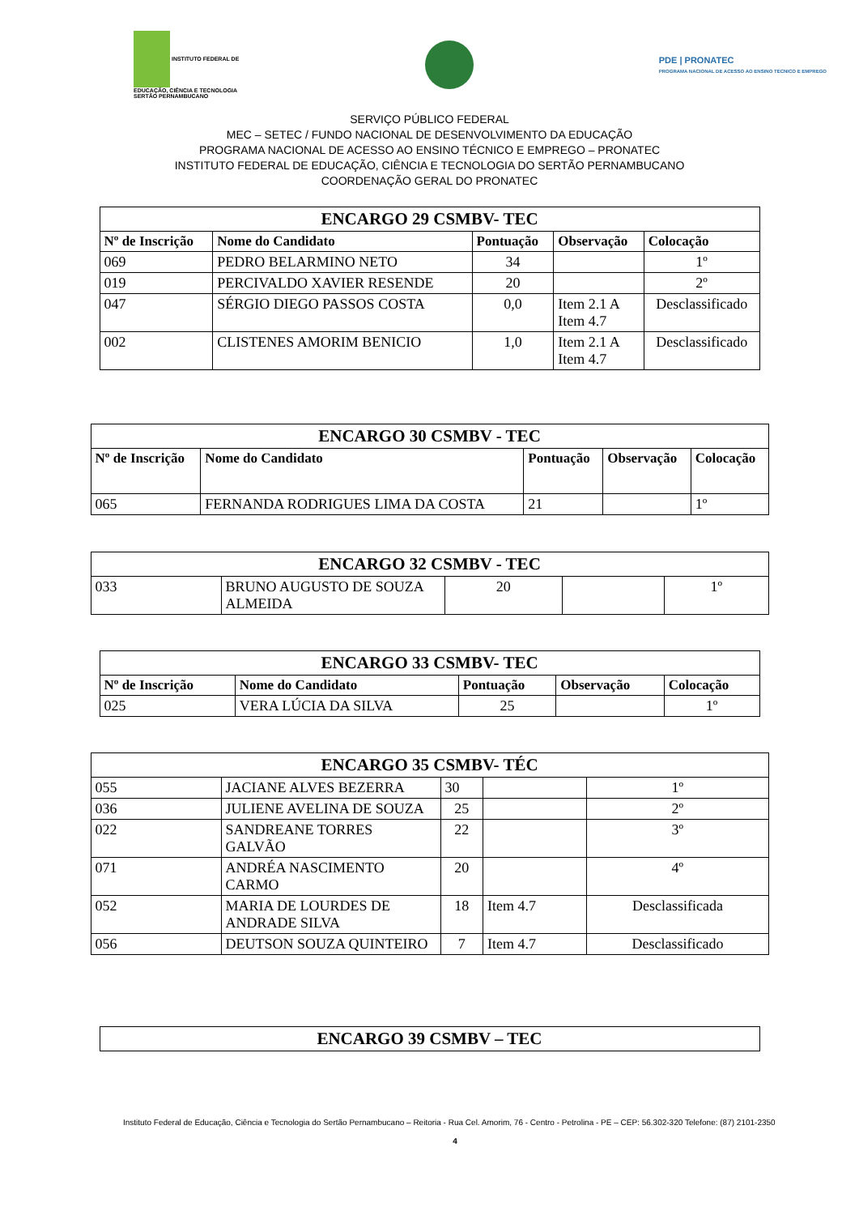INSTITUTO FEDERAL DE
EDUCAÇÃO, CIÊNCIA E TECNOLOGIA
SERTÃO PERNAMBUCANO
PDE | PRONATEC
PROGRAMA NACIONAL DE ACESSO AO ENSINO TÉCNICO E EMPREGO
SERVIÇO PÚBLICO FEDERAL
MEC – SETEC / FUNDO NACIONAL DE DESENVOLVIMENTO DA EDUCAÇÃO
PROGRAMA NACIONAL DE ACESSO AO ENSINO TÉCNICO E EMPREGO – PRONATEC
INSTITUTO FEDERAL DE EDUCAÇÃO, CIÊNCIA E TECNOLOGIA DO SERTÃO PERNAMBUCANO
COORDENAÇÃO GERAL DO PRONATEC
| ENCARGO 29 CSMBV- TEC | | | | |
| Nº de Inscrição | Nome do Candidato | Pontuação | Observação | Colocação |
| 069 | PEDRO BELARMINO NETO | 34 | | 1º |
| 019 | PERCIVALDO XAVIER RESENDE | 20 | | 2º |
| 047 | SÉRGIO DIEGO PASSOS COSTA | 0,0 | Item 2.1 A Item 4.7 | Desclassificado |
| 002 | CLISTENES AMORIM BENICIO | 1,0 | Item 2.1 A Item 4.7 | Desclassificado |
| ENCARGO 30 CSMBV - TEC | | | | |
| Nº de Inscrição | Nome do Candidato | Pontuação | Observação | Colocação |
| 065 | FERNANDA RODRIGUES LIMA DA COSTA | 21 | | 1º |
| ENCARGO 32 CSMBV - TEC | | | | |
| 033 | BRUNO AUGUSTO DE SOUZA ALMEIDA | 20 | | 1º |
| ENCARGO 33 CSMBV- TEC | | | | |
| Nº de Inscrição | Nome do Candidato | Pontuação | Observação | Colocação |
| 025 | VERA LÚCIA DA SILVA | 25 | | 1º |
| ENCARGO 35 CSMBV- TÉC | | | | |
| 055 | JACIANE ALVES BEZERRA | 30 | | 1º |
| 036 | JULIENE AVELINA DE SOUZA | 25 | | 2º |
| 022 | SANDREANE TORRES GALVÃO | 22 | | 3º |
| 071 | ANDRÉA NASCIMENTO CARMO | 20 | | 4º |
| 052 | MARIA DE LOURDES DE ANDRADE SILVA | 18 | Item 4.7 | Desclassificada |
| 056 | DEUTSON SOUZA QUINTEIRO | 7 | Item 4.7 | Desclassificado |
| ENCARGO 39 CSMBV – TEC |
Instituto Federal de Educação, Ciência e Tecnologia do Sertão Pernambucano – Reitoria - Rua Cel. Amorim, 76 - Centro - Petrolina - PE – CEP: 56.302-320 Telefone: (87) 2101-2350
4